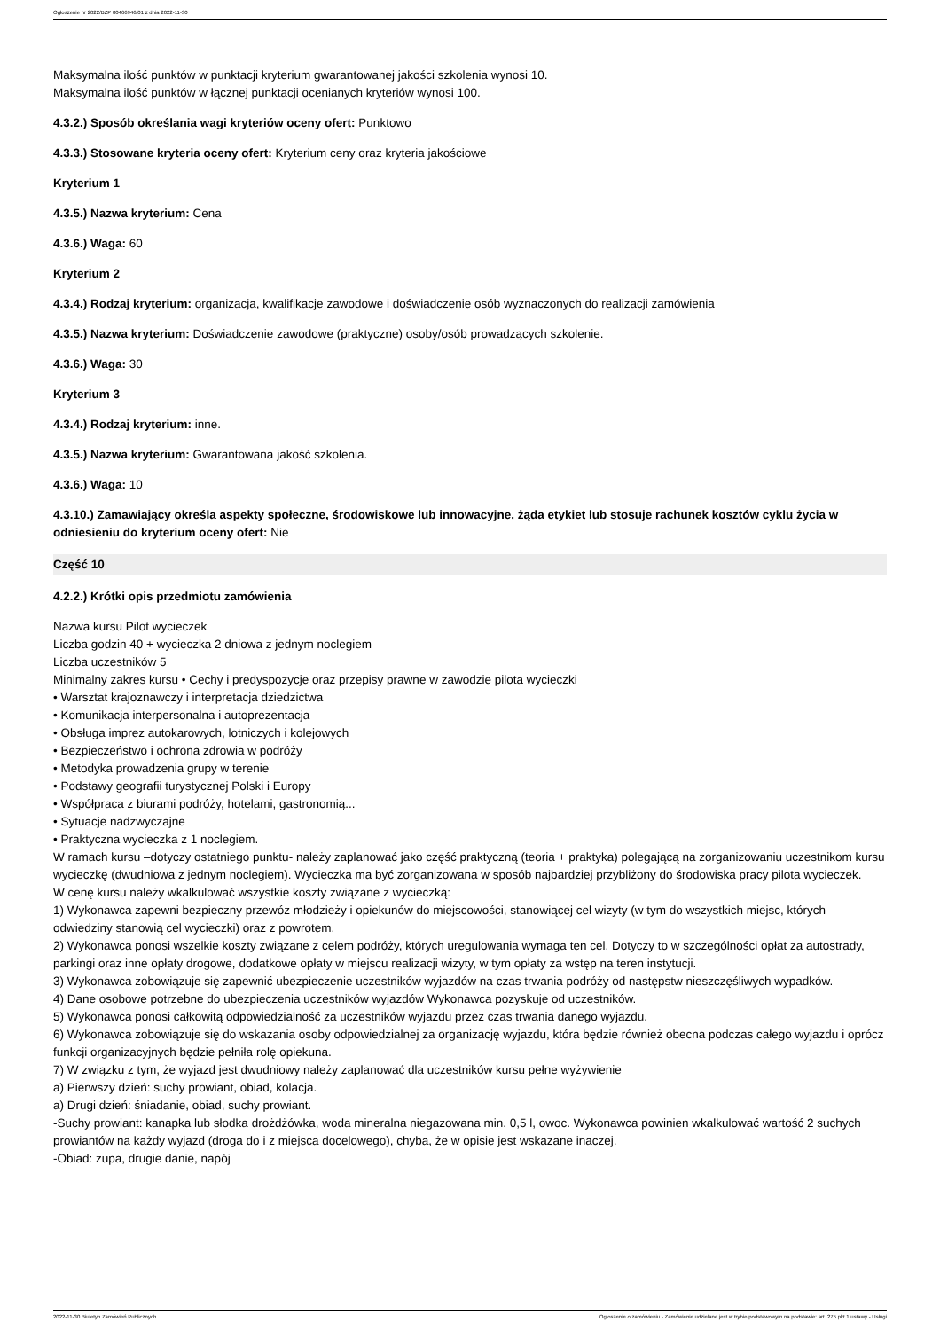Ogłoszenie nr 2022/BZP 00466946/01 z dnia 2022-11-30
Maksymalna ilość punktów w punktacji kryterium gwarantowanej jakości szkolenia wynosi 10.
Maksymalna ilość punktów w łącznej punktacji ocenianych kryteriów wynosi 100.
4.3.2.) Sposób określania wagi kryteriów oceny ofert: Punktowo
4.3.3.) Stosowane kryteria oceny ofert: Kryterium ceny oraz kryteria jakościowe
Kryterium 1
4.3.5.) Nazwa kryterium: Cena
4.3.6.) Waga: 60
Kryterium 2
4.3.4.) Rodzaj kryterium: organizacja, kwalifikacje zawodowe i doświadczenie osób wyznaczonych do realizacji zamówienia
4.3.5.) Nazwa kryterium: Doświadczenie zawodowe (praktyczne) osoby/osób prowadzących szkolenie.
4.3.6.) Waga: 30
Kryterium 3
4.3.4.) Rodzaj kryterium: inne.
4.3.5.) Nazwa kryterium: Gwarantowana jakość szkolenia.
4.3.6.) Waga: 10
4.3.10.) Zamawiający określa aspekty społeczne, środowiskowe lub innowacyjne, żąda etykiet lub stosuje rachunek kosztów cyklu życia w odniesieniu do kryterium oceny ofert: Nie
Część 10
4.2.2.) Krótki opis przedmiotu zamówienia
Nazwa kursu Pilot wycieczek
Liczba godzin 40 + wycieczka 2 dniowa z jednym noclegiem
Liczba uczestników 5
Minimalny zakres kursu • Cechy i predyspozycje oraz przepisy prawne w zawodzie pilota wycieczki
• Warsztat krajoznawczy i interpretacja dziedzictwa
• Komunikacja interpersonalna i autoprezentacja
• Obsługa imprez autokarowych, lotniczych i kolejowych
• Bezpieczeństwo i ochrona zdrowia w podróży
• Metodyka prowadzenia grupy w terenie
• Podstawy geografii turystycznej Polski i Europy
• Współpraca z biurami podróży, hotelami, gastronomią...
• Sytuacje nadzwyczajne
• Praktyczna wycieczka z 1 noclegiem.
W ramach kursu –dotyczy ostatniego punktu- należy zaplanować jako część praktyczną (teoria + praktyka) polegającą na zorganizowaniu uczestnikom kursu wycieczkę (dwudniowa z jednym noclegiem). Wycieczka ma być zorganizowana w sposób najbardziej przybliżony do środowiska pracy pilota wycieczek.
W cenę kursu należy wkalkulować wszystkie koszty związane z wycieczką:
1) Wykonawca zapewni bezpieczny przewóz młodzieży i opiekunów do miejscowości, stanowiącej cel wizyty (w tym do wszystkich miejsc, których odwiedziny stanowią cel wycieczki) oraz z powrotem.
2) Wykonawca ponosi wszelkie koszty związane z celem podróży, których uregulowania wymaga ten cel. Dotyczy to w szczególności opłat za autostrady, parkingi oraz inne opłaty drogowe, dodatkowe opłaty w miejscu realizacji wizyty, w tym opłaty za wstęp na teren instytucji.
3) Wykonawca zobowiązuje się zapewnić ubezpieczenie uczestników wyjazdów na czas trwania podróży od następstw nieszczęśliwych wypadków.
4) Dane osobowe potrzebne do ubezpieczenia uczestników wyjazdów Wykonawca pozyskuje od uczestników.
5) Wykonawca ponosi całkowitą odpowiedzialność za uczestników wyjazdu przez czas trwania danego wyjazdu.
6) Wykonawca zobowiązuje się do wskazania osoby odpowiedzialnej za organizację wyjazdu, która będzie również obecna podczas całego wyjazdu i oprócz funkcji organizacyjnych będzie pełniła rolę opiekuna.
7) W związku z tym, że wyjazd jest dwudniowy należy zaplanować dla uczestników kursu pełne wyżywienie
a) Pierwszy dzień: suchy prowiant, obiad, kolacja.
a) Drugi dzień: śniadanie, obiad, suchy prowiant.
-Suchy prowiant: kanapka lub słodka drożdżówka, woda mineralna niegazowana min. 0,5 l, owoc. Wykonawca powinien wkalkulować wartość 2 suchych prowiantów na każdy wyjazd (droga do i z miejsca docelowego), chyba, że w opisie jest wskazane inaczej.
-Obiad: zupa, drugie danie, napój
2022-11-30 Biuletyn Zamówień Publicznych Ogłoszenie o zamówieniu - Zamówienie udzielane jest w trybie podstawowym na podstawie: art. 275 pkt 1 ustawy - Usługi